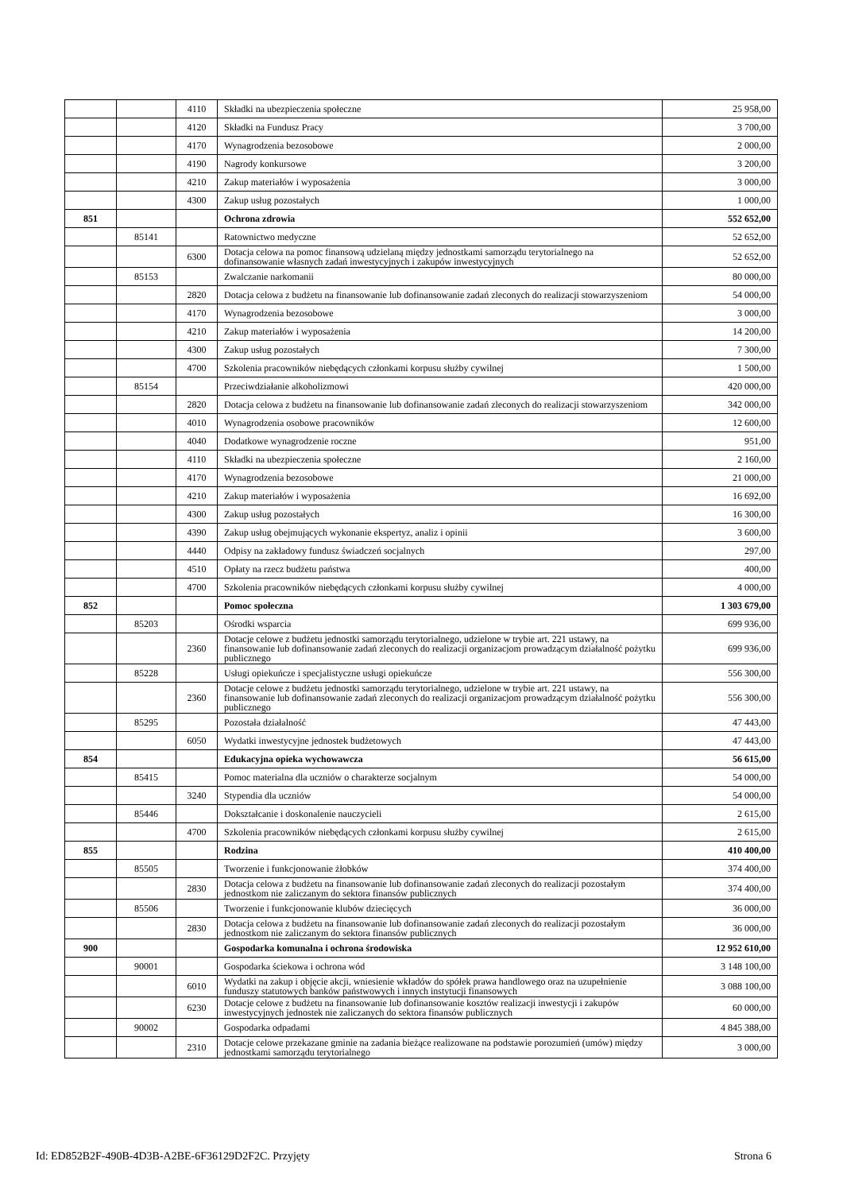| | | 4110 | Składki na ubezpieczenia społeczne | 25 958,00 |
| | | 4120 | Składki na Fundusz Pracy | 3 700,00 |
| | | 4170 | Wynagrodzenia bezosobowe | 2 000,00 |
| | | 4190 | Nagrody konkursowe | 3 200,00 |
| | | 4210 | Zakup materiałów i wyposażenia | 3 000,00 |
| | | 4300 | Zakup usług pozostałych | 1 000,00 |
| 851 | | | Ochrona zdrowia | 552 652,00 |
| | 85141 | | Ratownictwo medyczne | 52 652,00 |
| | | 6300 | Dotacja celowa na pomoc finansową udzielaną między jednostkami samorządu terytorialnego na dofinansowanie własnych zadań inwestycyjnych i zakupów inwestycyjnych | 52 652,00 |
| | 85153 | | Zwalczanie narkomanii | 80 000,00 |
| | | 2820 | Dotacja celowa z budżetu na finansowanie lub dofinansowanie zadań zleconych do realizacji stowarzyszeniom | 54 000,00 |
| | | 4170 | Wynagrodzenia bezosobowe | 3 000,00 |
| | | 4210 | Zakup materiałów i wyposażenia | 14 200,00 |
| | | 4300 | Zakup usług pozostałych | 7 300,00 |
| | | 4700 | Szkolenia pracowników niebędących członkami korpusu służby cywilnej | 1 500,00 |
| | 85154 | | Przeciwdziałanie alkoholizmowi | 420 000,00 |
| | | 2820 | Dotacja celowa z budżetu na finansowanie lub dofinansowanie zadań zleconych do realizacji stowarzyszeniom | 342 000,00 |
| | | 4010 | Wynagrodzenia osobowe pracowników | 12 600,00 |
| | | 4040 | Dodatkowe wynagrodzenie roczne | 951,00 |
| | | 4110 | Składki na ubezpieczenia społeczne | 2 160,00 |
| | | 4170 | Wynagrodzenia bezosobowe | 21 000,00 |
| | | 4210 | Zakup materiałów i wyposażenia | 16 692,00 |
| | | 4300 | Zakup usług pozostałych | 16 300,00 |
| | | 4390 | Zakup usług obejmujących wykonanie ekspertyz, analiz i opinii | 3 600,00 |
| | | 4440 | Odpisy na zakładowy fundusz świadczeń socjalnych | 297,00 |
| | | 4510 | Opłaty na rzecz budżetu państwa | 400,00 |
| | | 4700 | Szkolenia pracowników niebędących członkami korpusu służby cywilnej | 4 000,00 |
| 852 | | | Pomoc społeczna | 1 303 679,00 |
| | 85203 | | Ośrodki wsparcia | 699 936,00 |
| | | 2360 | Dotacje celowe z budżetu jednostki samorządu terytorialnego, udzielone w trybie art. 221 ustawy, na finansowanie lub dofinansowanie zadań zleconych do realizacji organizacjom prowadzącym działalność pożytku publicznego | 699 936,00 |
| | 85228 | | Usługi opiekuńcze i specjalistyczne usługi opiekuńcze | 556 300,00 |
| | | 2360 | Dotacje celowe z budżetu jednostki samorządu terytorialnego, udzielone w trybie art. 221 ustawy, na finansowanie lub dofinansowanie zadań zleconych do realizacji organizacjom prowadzącym działalność pożytku publicznego | 556 300,00 |
| | 85295 | | Pozostała działalność | 47 443,00 |
| | | 6050 | Wydatki inwestycyjne jednostek budżetowych | 47 443,00 |
| 854 | | | Edukacyjna opieka wychowawcza | 56 615,00 |
| | 85415 | | Pomoc materialna dla uczniów o charakterze socjalnym | 54 000,00 |
| | | 3240 | Stypendia dla uczniów | 54 000,00 |
| | 85446 | | Dokształcanie i doskonalenie nauczycieli | 2 615,00 |
| | | 4700 | Szkolenia pracowników niebędących członkami korpusu służby cywilnej | 2 615,00 |
| 855 | | | Rodzina | 410 400,00 |
| | 85505 | | Tworzenie i funkcjonowanie żłobków | 374 400,00 |
| | | 2830 | Dotacja celowa z budżetu na finansowanie lub dofinansowanie zadań zleconych do realizacji pozostałym jednostkom nie zaliczanym do sektora finansów publicznych | 374 400,00 |
| | 85506 | | Tworzenie i funkcjonowanie klubów dziecięcych | 36 000,00 |
| | | 2830 | Dotacja celowa z budżetu na finansowanie lub dofinansowanie zadań zleconych do realizacji pozostałym jednostkom nie zaliczanym do sektora finansów publicznych | 36 000,00 |
| 900 | | | Gospodarka komunalna i ochrona środowiska | 12 952 610,00 |
| | 90001 | | Gospodarka ściekowa i ochrona wód | 3 148 100,00 |
| | | 6010 | Wydatki na zakup i objęcie akcji, wniesienie wkładów do spółek prawa handlowego oraz na uzupełnienie funduszy statutowych banków państwowych i innych instytucji finansowych | 3 088 100,00 |
| | | 6230 | Dotacje celowe z budżetu na finansowanie lub dofinansowanie kosztów realizacji inwestycji i zakupów inwestycyjnych jednostek nie zaliczanych do sektora finansów publicznych | 60 000,00 |
| | 90002 | | Gospodarka odpadami | 4 845 388,00 |
| | | 2310 | Dotacje celowe przekazane gminie na zadania bieżące realizowane na podstawie porozumień (umów) między jednostkami samorządu terytorialnego | 3 000,00 |
Id: ED852B2F-490B-4D3B-A2BE-6F36129D2F2C. Przyjęty Strona 6